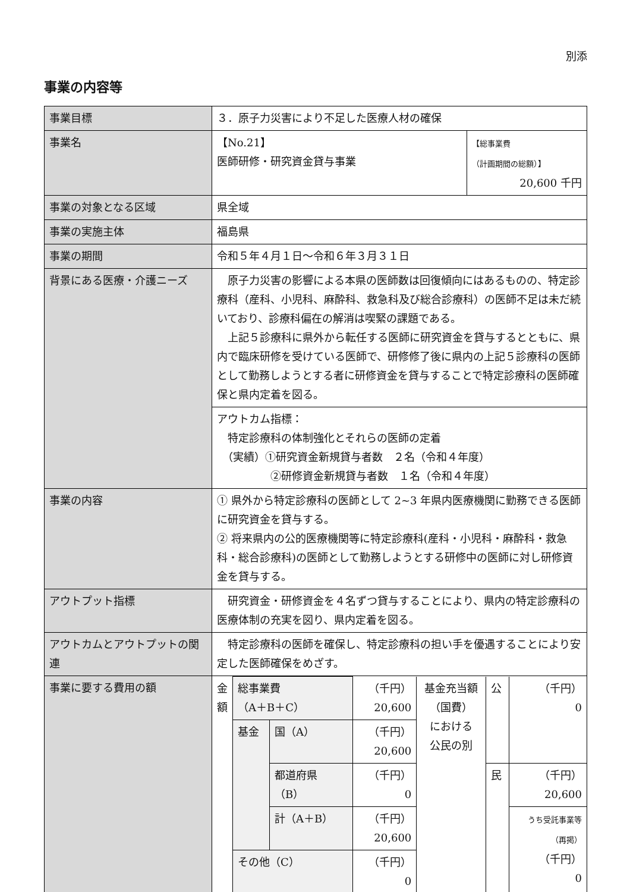別添
事業の内容等
| 事業目標 | ３．原子力災害により不足した医療人材の確保 | |
| 事業名 | 【No.21】 医師研修・研究資金貸与事業 | 【総事業費 （計画期間の総額）】 20,600 千円 |
| 事業の対象となる区域 | 県全域 | |
| 事業の実施主体 | 福島県 | |
| 事業の期間 | 令和５年４月１日～令和６年３月３１日 | |
| 背景にある医療・介護ニーズ | 原子力災害の影響による本県の医師数は回復傾向にはあるものの、特定診療科（産科、小児科、麻酔科、救急科及び総合診療科）の医師不足は未だ続いており、診療科偏在の解消は喫緊の課題である。 上記５診療科に県外から転任する医師に研究資金を貸与するとともに、県内で臨床研修を受けている医師で、研修修了後に県内の上記５診療科の医師として勤務しようとする者に研修資金を貸与することで特定診療科の医師確保と県内定着を図る。 | |
| | アウトカム指標： 特定診療科の体制強化とそれらの医師の定着 （実績）①研究資金新規貸与者数 ２名（令和４年度） ②研修資金新規貸与者数 １名（令和４年度） | |
| 事業の内容 | ① 県外から特定診療科の医師として 2~3 年県内医療機関に勤務できる医師に研究資金を貸与する。 ② 将来県内の公的医療機関等に特定診療科(産科・小児科・麻酔科・救急科・総合診療科)の医師として勤務しようとする研修中の医師に対し研修資金を貸与する。 | |
| アウトプット指標 | 研究資金・研修資金を４名ずつ貸与することにより、県内の特定診療科の医療体制の充実を図り、県内定着を図る。 | |
| アウトカムとアウトプットの関連 | 特定診療科の医師を確保し、特定診療科の担い手を優遇することにより安定した医師確保をめざす。 | |
| 事業に要する費用の額 | / 金額 / 総事業費 （A＋B＋C） / / （千円） 20,600 / 基金充当額 （国費） における 公民の別 / 公 / （千円） 0 / / / 基金 / 国（A） / （千円） 20,600 / / / / / / / 都道府県 （B） / （千円） 0 / / 民 / （千円） 20,600 / / / / 計（A＋B） / （千円） 20,600 / / / うち受託事業等 （再掲） （千円） 0 / / / その他（C） / / （千円） 0 / / / / | |